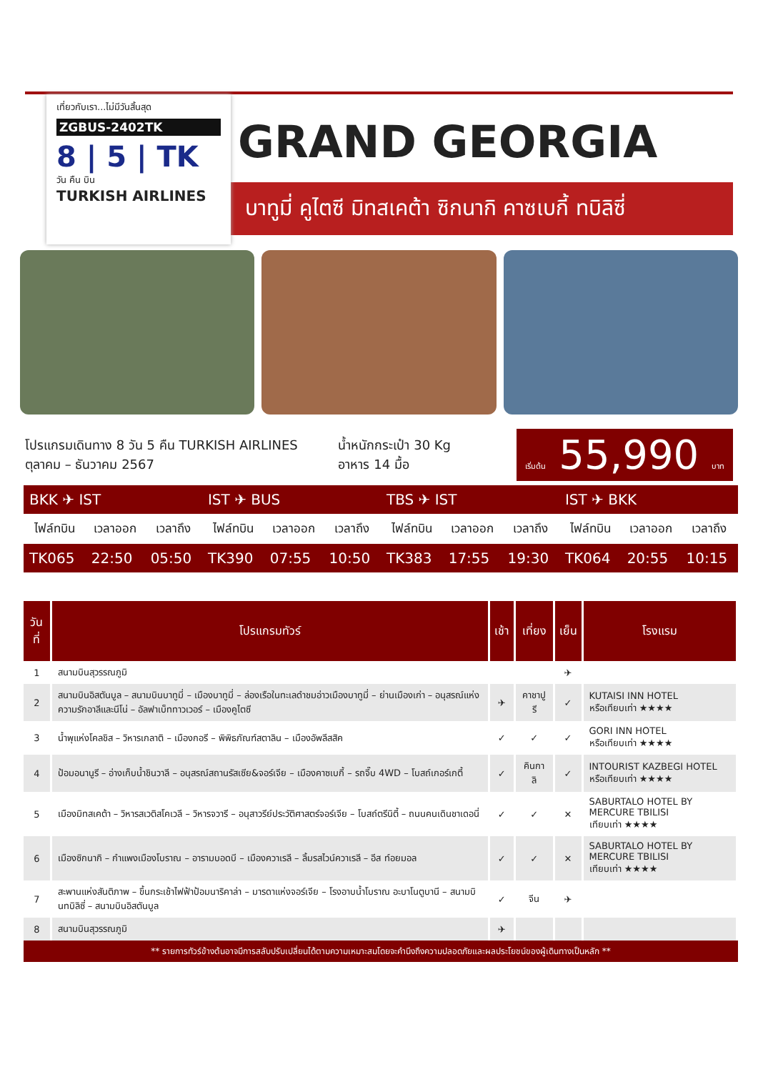เที่ยวกับเรา...ไม่มีวันสิ้นสุด
ZGBUS-2402TK
8 | 5 | TK
วัน คืน บิน
TURKISH AIRLINES
GRAND GEORGIA
บาทูมี่ คูไตซี มิทสเคต้า ซิกนากิ คาซเบกี้ ทบิลิซี่
โปรแกรมเดินทาง 8 วัน 5 คืน TURKISH AIRLINES
ตุลาคม – ธันวาคม 2567
น้ำหนักกระเป๋า 30 Kg
อาหาร 14 มื้อ
เริ่มต้น 55,990 บาท
| BKK ✈ IST | | | IST ✈ BUS | | | TBS ✈ IST | | | IST ✈ BKK | | |
| ไฟล์ทบิน | เวลาออก | เวลาถึง | ไฟล์ทบิน | เวลาออก | เวลาถึง | ไฟล์ทบิน | เวลาออก | เวลาถึง | ไฟล์ทบิน | เวลาออก | เวลาถึง |
| TK065 | 22:50 | 05:50 | TK390 | 07:55 | 10:50 | TK383 | 17:55 | 19:30 | TK064 | 20:55 | 10:15 |
| วันที่ | โปรแกรมทัวร์ | เช้า | เที่ยง | เย็น | โรงแรม |
| --- | --- | --- | --- | --- | --- |
| 1 | สนามบินสุวรรณภูมิ | | | ✈ | |
| 2 | สนามบินอิสตันบูล – สนามบินบาทูมี่ – เมืองบาทูมี่ – ล่องเรือในทะเลดำชมอ่าวเมืองบาทูมี่ – ย่านเมืองเก่า – อนุสรณ์แห่งความรักอาลีและนีโน่ – อัลฟาเบ็ททาวเวอร์ – เมืองคูไตซี | ✈ | คาชาปูรี | ✓ | KUTAISI INN HOTEL หรือเทียบเท่า ★★★★ |
| 3 | น้ำพุแห่งโคลชิส – วิหารเกลาติ – เมืองกอรี – พิพิธภัณฑ์สตาลิน – เมืองอัพลีสสิค | ✓ | ✓ | ✓ | GORI INN HOTEL หรือเทียบเท่า ★★★★ |
| 4 | ป้อมอนานูรี – อ่างเก็บน้ำชินวาลี – อนุสรณ์สถานรัสเซีย&จอร์เจีย – เมืองคาซเบกี้ – รถจี๊บ 4WD – โบสถ์เกอร์เกตี้ | ✓ | คินกาลิ | ✓ | INTOURIST KAZBEGI HOTEL หรือเทียบเท่า ★★★★ |
| 5 | เมืองมิทสเคต้า – วิหารสเวติสโคเวลี – วิหารจวารี – อนุสาวรีย์ประวัติศาสตร์จอร์เจีย – โบสถ์ตรีนิตี้ – ถนนคนเดินชาเดอนี่ | ✓ | ✓ | ✕ | SABURTALO HOTEL BY MERCURE TBILISI เทียบเท่า ★★★★ |
| 6 | เมืองซิกนากิ – กำแพงเมืองโบราณ – อารามบอดบี – เมืองควาเรลี – ลิ้มรสไวน์ควาเรลี – อีส ท์อยมอล | ✓ | ✓ | ✕ | SABURTALO HOTEL BY MERCURE TBILISI เทียบเท่า ★★★★ |
| 7 | สะพานแห่งสันติภาพ – ขึ้นกระเช้าไฟฟ้าป้อมนาริคาล่า – มารดาแห่งจอร์เจีย – โรงอาบน้ำโบราณ อะบาโนตูบานี – สนามบินทบิลิซี่ – สนามบินอิสตันบูล | ✓ | จีน | ✈ | |
| 8 | สนามบินสุวรรณภูมิ | ✈ | | | |
** รายการทัวร์ข้างต้นอาจมีการสลับปรับเปลี่ยนได้ตามความเหมาะสมโดยจะคำนึงถึงความปลอดภัยและผลประโยชน์ของผู้เดินทางเป็นหลัก **